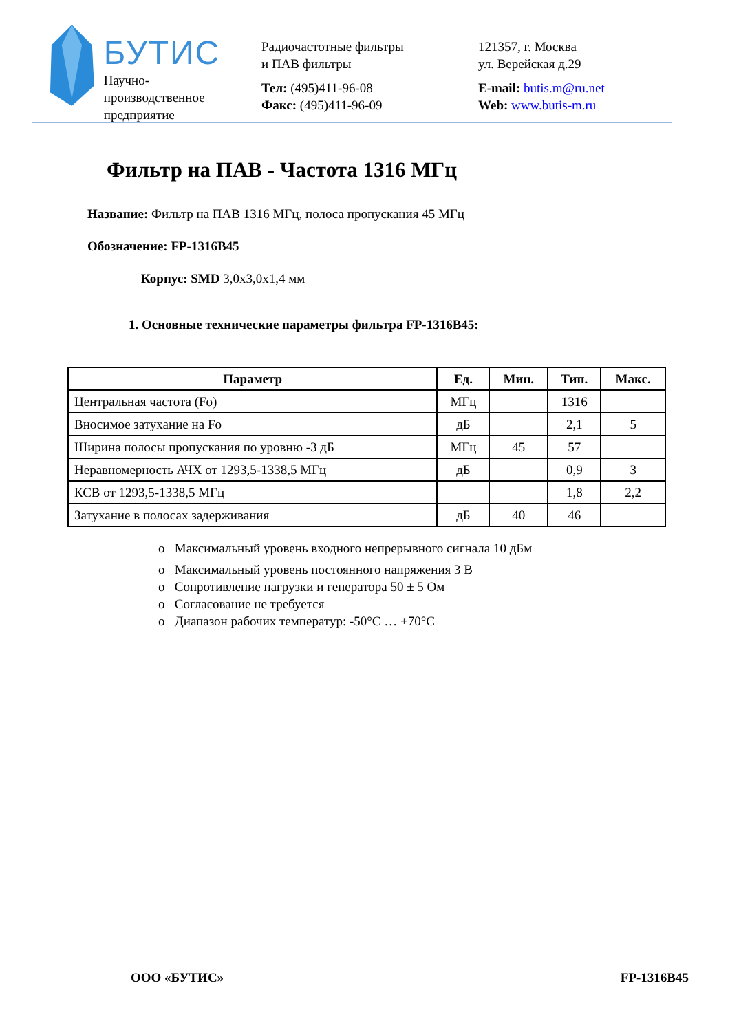БУТИС
Научно-производственное
предприятие
Радиочастотные фильтры
и ПАВ фильтры
Тел: (495)411-96-08
Факс: (495)411-96-09
121357, г. Москва
ул. Верейская д.29
E-mail: butis.m@ru.net
Web: www.butis-m.ru
Фильтр на ПАВ - Частота 1316 МГц
Название: Фильтр на ПАВ 1316 МГц, полоса пропускания 45 МГц
Обозначение: FP-1316B45
Корпус: SMD 3,0x3,0x1,4 мм
1. Основные технические параметры фильтра FP-1316B45:
| Параметр | Ед. | Мин. | Тип. | Макс. |
| --- | --- | --- | --- | --- |
| Центральная частота (Fo) | МГц | | 1316 | |
| Вносимое затухание на Fo | дБ | | 2,1 | 5 |
| Ширина полосы пропускания по уровню -3 дБ | МГц | 45 | 57 | |
| Неравномерность АЧХ от 1293,5-1338,5 МГц | дБ | | 0,9 | 3 |
| КСВ от 1293,5-1338,5 МГц | | | 1,8 | 2,2 |
| Затухание в полосах задерживания | дБ | 40 | 46 | |
o Максимальный уровень входного непрерывного сигнала 10 дБм
o Максимальный уровень постоянного напряжения 3 В
o Сопротивление нагрузки и генератора 50 ± 5 Ом
o Согласование не требуется
o Диапазон рабочих температур: -50°C … +70°C
ООО «БУТИС» FP-1316B45